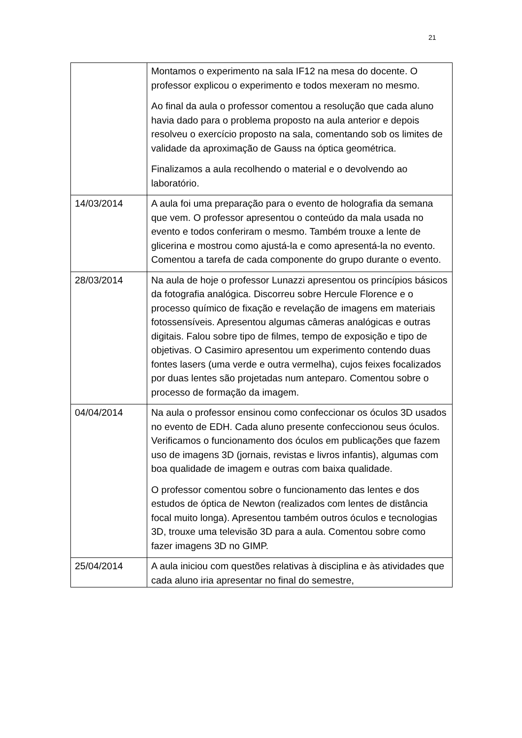21
| | Montamos o experimento na sala IF12 na mesa do docente. O professor explicou o experimento e todos mexeram no mesmo. Ao final da aula o professor comentou a resolução que cada aluno havia dado para o problema proposto na aula anterior e depois resolveu o exercício proposto na sala, comentando sob os limites de validade da aproximação de Gauss na óptica geométrica. Finalizamos a aula recolhendo o material e o devolvendo ao laboratório. |
| 14/03/2014 | A aula foi uma preparação para o evento de holografia da semana que vem. O professor apresentou o conteúdo da mala usada no evento e todos conferiram o mesmo. Também trouxe a lente de glicerina e mostrou como ajustá-la e como apresentá-la no evento. Comentou a tarefa de cada componente do grupo durante o evento. |
| 28/03/2014 | Na aula de hoje o professor Lunazzi apresentou os princípios básicos da fotografia analógica. Discorreu sobre Hercule Florence e o processo químico de fixação e revelação de imagens em materiais fotossensíveis. Apresentou algumas câmeras analógicas e outras digitais. Falou sobre tipo de filmes, tempo de exposição e tipo de objetivas. O Casimiro apresentou um experimento contendo duas fontes lasers (uma verde e outra vermelha), cujos feixes focalizados por duas lentes são projetadas num anteparo. Comentou sobre o processo de formação da imagem. |
| 04/04/2014 | Na aula o professor ensinou como confeccionar os óculos 3D usados no evento de EDH. Cada aluno presente confeccionou seus óculos. Verificamos o funcionamento dos óculos em publicações que fazem uso de imagens 3D (jornais, revistas e livros infantis), algumas com boa qualidade de imagem e outras com baixa qualidade. O professor comentou sobre o funcionamento das lentes e dos estudos de óptica de Newton (realizados com lentes de distância focal muito longa). Apresentou também outros óculos e tecnologias 3D, trouxe uma televisão 3D para a aula. Comentou sobre como fazer imagens 3D no GIMP. |
| 25/04/2014 | A aula iniciou com questões relativas à disciplina e às atividades que cada aluno iria apresentar no final do semestre, |